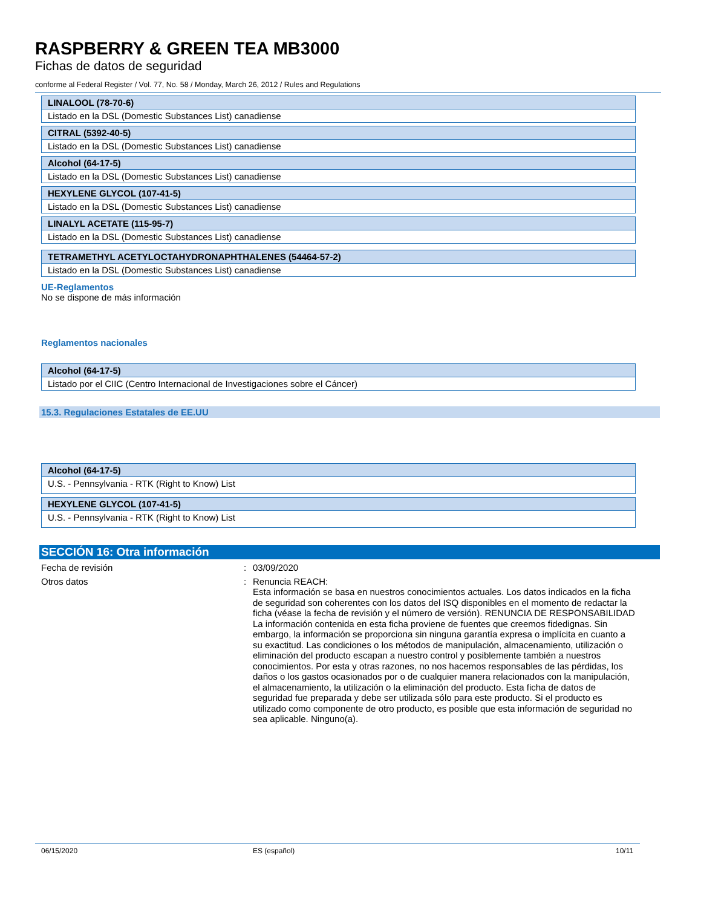RASPBERRY & GREEN TEA MB3000
Fichas de datos de seguridad
conforme al Federal Register / Vol. 77, No. 58 / Monday, March 26, 2012 / Rules and Regulations
| LINALOOL (78-70-6) |
| --- |
| Listado en la DSL (Domestic Substances List) canadiense |
| CITRAL (5392-40-5) |
| --- |
| Listado en la DSL (Domestic Substances List) canadiense |
| Alcohol (64-17-5) |
| --- |
| Listado en la DSL (Domestic Substances List) canadiense |
| HEXYLENE GLYCOL (107-41-5) |
| --- |
| Listado en la DSL (Domestic Substances List) canadiense |
| LINALYL ACETATE (115-95-7) |
| --- |
| Listado en la DSL (Domestic Substances List) canadiense |
| TETRAMETHYL ACETYLOCTAHYDRONAPHTHALENES (54464-57-2) |
| --- |
| Listado en la DSL (Domestic Substances List) canadiense |
UE-Reglamentos
No se dispone de más información
Reglamentos nacionales
| Alcohol (64-17-5) |
| --- |
| Listado por el CIIC (Centro Internacional de Investigaciones sobre el Cáncer) |
15.3. Regulaciones Estatales de EE.UU
| Alcohol (64-17-5) |
| --- |
| U.S. - Pennsylvania - RTK (Right to Know) List |
| HEXYLENE GLYCOL (107-41-5) |
| --- |
| U.S. - Pennsylvania - RTK (Right to Know) List |
SECCIÓN 16: Otra información
Fecha de revisión :
03/09/2020
Otros datos :
Renuncia REACH:
Esta información se basa en nuestros conocimientos actuales. Los datos indicados en la ficha de seguridad son coherentes con los datos del ISQ disponibles en el momento de redactar la ficha (véase la fecha de revisión y el número de versión). RENUNCIA DE RESPONSABILIDAD La información contenida en esta ficha proviene de fuentes que creemos fidedignas. Sin embargo, la información se proporciona sin ninguna garantía expresa o implícita en cuanto a su exactitud. Las condiciones o los métodos de manipulación, almacenamiento, utilización o eliminación del producto escapan a nuestro control y posiblemente también a nuestros conocimientos. Por esta y otras razones, no nos hacemos responsables de las pérdidas, los daños o los gastos ocasionados por o de cualquier manera relacionados con la manipulación, el almacenamiento, la utilización o la eliminación del producto. Esta ficha de datos de seguridad fue preparada y debe ser utilizada sólo para este producto. Si el producto es utilizado como componente de otro producto, es posible que esta información de seguridad no sea aplicable. Ninguno(a).
06/15/2020 ES (español) 10/11